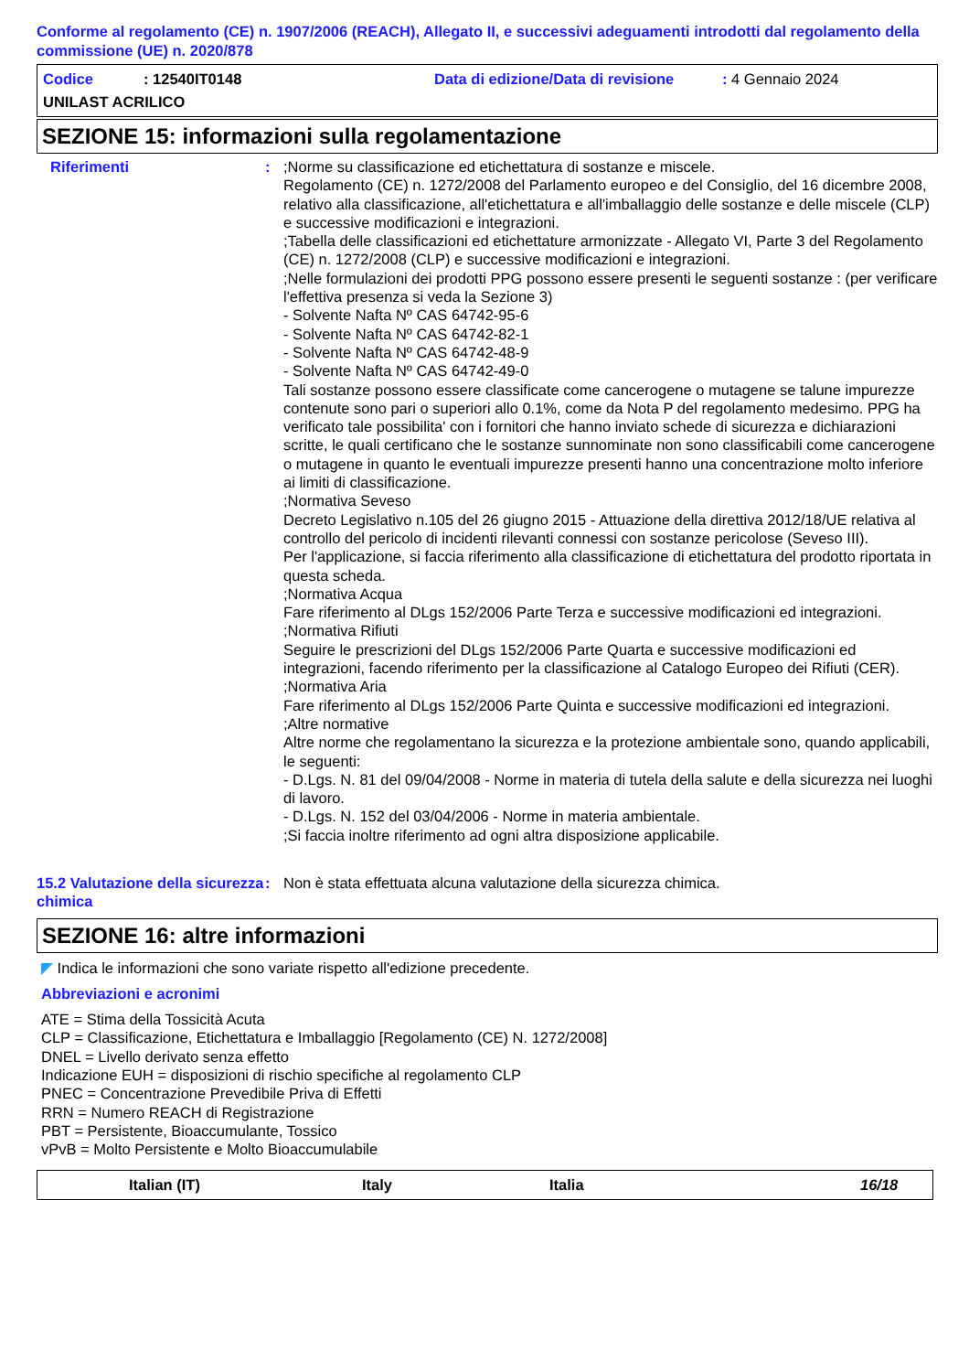Conforme al regolamento (CE) n. 1907/2006 (REACH), Allegato II, e successivi adeguamenti introdotti dal regolamento della commissione (UE) n. 2020/878
Codice: 12540IT0148 Data di edizione/Data di revisione: 4 Gennaio 2024
UNILAST ACRILICO
SEZIONE 15: informazioni sulla regolamentazione
Riferimenti : ;Norme su classificazione ed etichettatura di sostanze e miscele.
Regolamento (CE) n. 1272/2008 del Parlamento europeo e del Consiglio, del 16 dicembre 2008, relativo alla classificazione, all'etichettatura e all'imballaggio delle sostanze e delle miscele (CLP) e successive modificazioni e integrazioni.
;Tabella delle classificazioni ed etichettature armonizzate - Allegato VI, Parte 3 del Regolamento (CE) n. 1272/2008 (CLP) e successive modificazioni e integrazioni.
;Nelle formulazioni dei prodotti PPG possono essere presenti le seguenti sostanze : (per verificare l'effettiva presenza si veda la Sezione 3)
- Solvente Nafta Nº CAS 64742-95-6
- Solvente Nafta Nº CAS 64742-82-1
- Solvente Nafta Nº CAS 64742-48-9
- Solvente Nafta Nº CAS 64742-49-0
Tali sostanze possono essere classificate come cancerogene o mutagene se talune impurezze contenute sono pari o superiori allo 0.1%, come da Nota P del regolamento medesimo. PPG ha verificato tale possibilita' con i fornitori che hanno inviato schede di sicurezza e dichiarazioni scritte, le quali certificano che le sostanze sunnominate non sono classificabili come cancerogene o mutagene in quanto le eventuali impurezze presenti hanno una concentrazione molto inferiore ai limiti di classificazione.
;Normativa Seveso
Decreto Legislativo n.105 del 26 giugno 2015 - Attuazione della direttiva 2012/18/UE relativa al controllo del pericolo di incidenti rilevanti connessi con sostanze pericolose (Seveso III).
Per l'applicazione, si faccia riferimento alla classificazione di etichettatura del prodotto riportata in questa scheda.
;Normativa Acqua
Fare riferimento al DLgs 152/2006 Parte Terza e successive modificazioni ed integrazioni.
;Normativa Rifiuti
Seguire le prescrizioni del DLgs 152/2006 Parte Quarta e successive modificazioni ed integrazioni, facendo riferimento per la classificazione al Catalogo Europeo dei Rifiuti (CER).
;Normativa Aria
Fare riferimento al DLgs 152/2006 Parte Quinta e successive modificazioni ed integrazioni.
;Altre normative
Altre norme che regolamentano la sicurezza e la protezione ambientale sono, quando applicabili, le seguenti:
- D.Lgs. N. 81 del 09/04/2008 - Norme in materia di tutela della salute e della sicurezza nei luoghi di lavoro.
- D.Lgs. N. 152 del 03/04/2006 - Norme in materia ambientale.
;Si faccia inoltre riferimento ad ogni altra disposizione applicabile.
15.2 Valutazione della sicurezza chimica
: Non è stata effettuata alcuna valutazione della sicurezza chimica.
SEZIONE 16: altre informazioni
◤ Indica le informazioni che sono variate rispetto all'edizione precedente.
Abbreviazioni e acronimi
ATE = Stima della Tossicità Acuta
CLP = Classificazione, Etichettatura e Imballaggio [Regolamento (CE) N. 1272/2008]
DNEL = Livello derivato senza effetto
Indicazione EUH = disposizioni di rischio specifiche al regolamento CLP
PNEC = Concentrazione Prevedibile Priva di Effetti
RRN = Numero REACH di Registrazione
PBT = Persistente, Bioaccumulante, Tossico
vPvB = Molto Persistente e Molto Bioaccumulabile
Italian (IT) Italy Italia 16/18